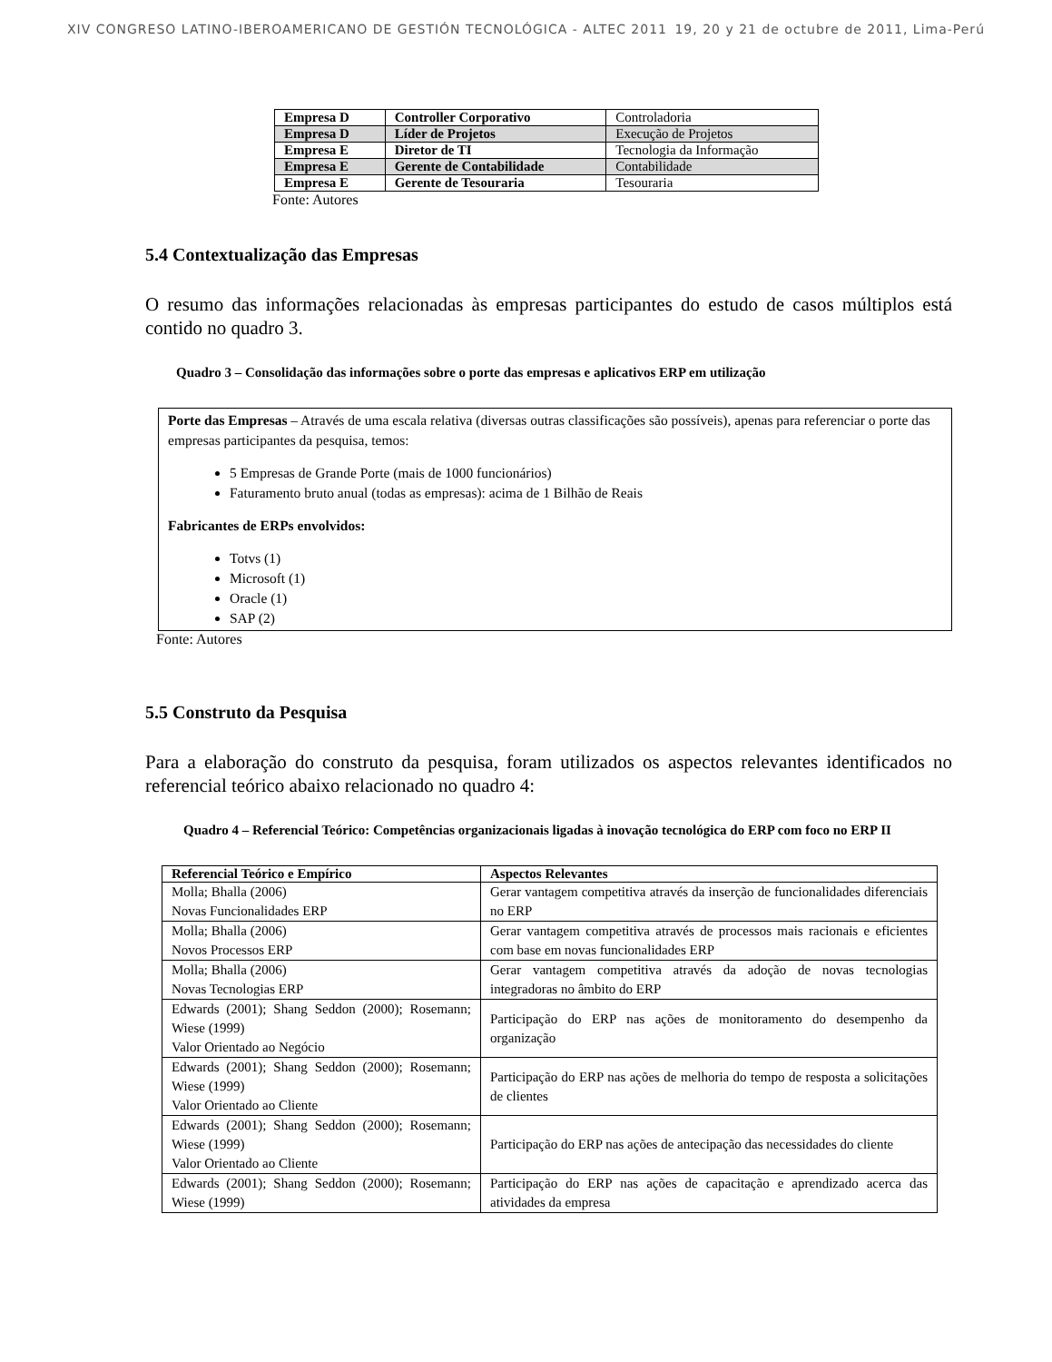XIV CONGRESO LATINO-IBEROAMERICANO DE GESTIÓN TECNOLÓGICA - ALTEC 2011 19, 20 y 21 de octubre de 2011, Lima-Perú
| Empresa D | Controller Corporativo | Controladoria |
| Empresa D | Líder de Projetos | Execução de Projetos |
| Empresa E | Diretor de TI | Tecnologia da Informação |
| Empresa E | Gerente de Contabilidade | Contabilidade |
| Empresa E | Gerente de Tesouraria | Tesouraria |
Fonte: Autores
5.4 Contextualização das Empresas
O resumo das informações relacionadas às empresas participantes do estudo de casos múltiplos está contido no quadro 3.
Quadro 3 – Consolidação das informações sobre o porte das empresas e aplicativos ERP em utilização
Porte das Empresas – Através de uma escala relativa (diversas outras classificações são possíveis), apenas para referenciar o porte das empresas participantes da pesquisa, temos:
5 Empresas de Grande Porte (mais de 1000 funcionários)
Faturamento bruto anual (todas as empresas): acima de 1 Bilhão de Reais
Fabricantes de ERPs envolvidos:
Totvs (1)
Microsoft (1)
Oracle (1)
SAP (2)
Fonte: Autores
5.5 Construto da Pesquisa
Para a elaboração do construto da pesquisa, foram utilizados os aspectos relevantes identificados no referencial teórico abaixo relacionado no quadro 4:
Quadro 4 – Referencial Teórico: Competências organizacionais ligadas à inovação tecnológica do ERP com foco no ERP II
| Referencial Teórico e Empírico | Aspectos Relevantes |
| --- | --- |
| Molla; Bhalla (2006) Novas Funcionalidades ERP | Gerar vantagem competitiva através da inserção de funcionalidades diferenciais no ERP |
| Molla; Bhalla (2006) Novos Processos ERP | Gerar vantagem competitiva através de processos mais racionais e eficientes com base em novas funcionalidades ERP |
| Molla; Bhalla (2006) Novas Tecnologias ERP | Gerar vantagem competitiva através da adoção de novas tecnologias integradoras no âmbito do ERP |
| Edwards (2001); Shang Seddon (2000); Rosemann; Wiese (1999) Valor Orientado ao Negócio | Participação do ERP nas ações de monitoramento do desempenho da organização |
| Edwards (2001); Shang Seddon (2000); Rosemann; Wiese (1999) Valor Orientado ao Cliente | Participação do ERP nas ações de melhoria do tempo de resposta a solicitações de clientes |
| Edwards (2001); Shang Seddon (2000); Rosemann; Wiese (1999) Valor Orientado ao Cliente | Participação do ERP nas ações de antecipação das necessidades do cliente |
| Edwards (2001); Shang Seddon (2000); Rosemann; Wiese (1999) | Participação do ERP nas ações de capacitação e aprendizado acerca das atividades da empresa |